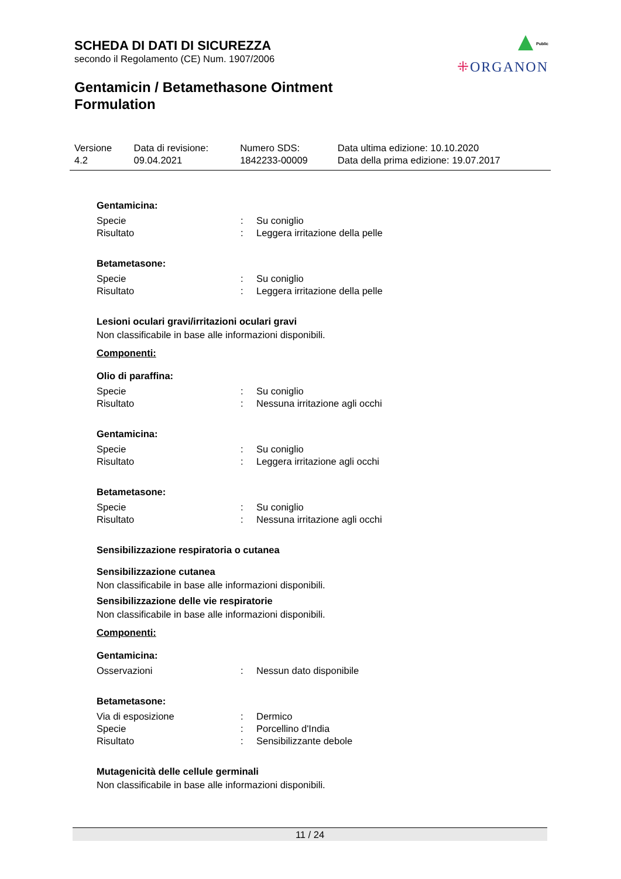SCHEDA DI DATI DI SICUREZZA
secondo il Regolamento (CE) Num. 1907/2006
Gentamicin / Betamethasone Ointment
Formulation
Public
⁜ORGANON
| Versione 4.2 | Data di revisione: 09.04.2021 | Numero SDS: 1842233-00009 | Data ultima edizione: 10.10.2020 Data della prima edizione: 19.07.2017 |
Gentamicina:
| Specie | : | Su coniglio |
| Risultato | : | Leggera irritazione della pelle |
Betametasone:
| Specie | : | Su coniglio |
| Risultato | : | Leggera irritazione della pelle |
Lesioni oculari gravi/irritazioni oculari gravi
Non classificabile in base alle informazioni disponibili.
Componenti:
Olio di paraffina:
| Specie | : | Su coniglio |
| Risultato | : | Nessuna irritazione agli occhi |
Gentamicina:
| Specie | : | Su coniglio |
| Risultato | : | Leggera irritazione agli occhi |
Betametasone:
| Specie | : | Su coniglio |
| Risultato | : | Nessuna irritazione agli occhi |
Sensibilizzazione respiratoria o cutanea
Sensibilizzazione cutanea
Non classificabile in base alle informazioni disponibili.
Sensibilizzazione delle vie respiratorie
Non classificabile in base alle informazioni disponibili.
Componenti:
Gentamicina:
| Osservazioni | : | Nessun dato disponibile |
Betametasone:
| Via di esposizione | : | Dermico |
| Specie | : | Porcellino d'India |
| Risultato | : | Sensibilizzante debole |
Mutagenicità delle cellule germinali
Non classificabile in base alle informazioni disponibili.
11 / 24